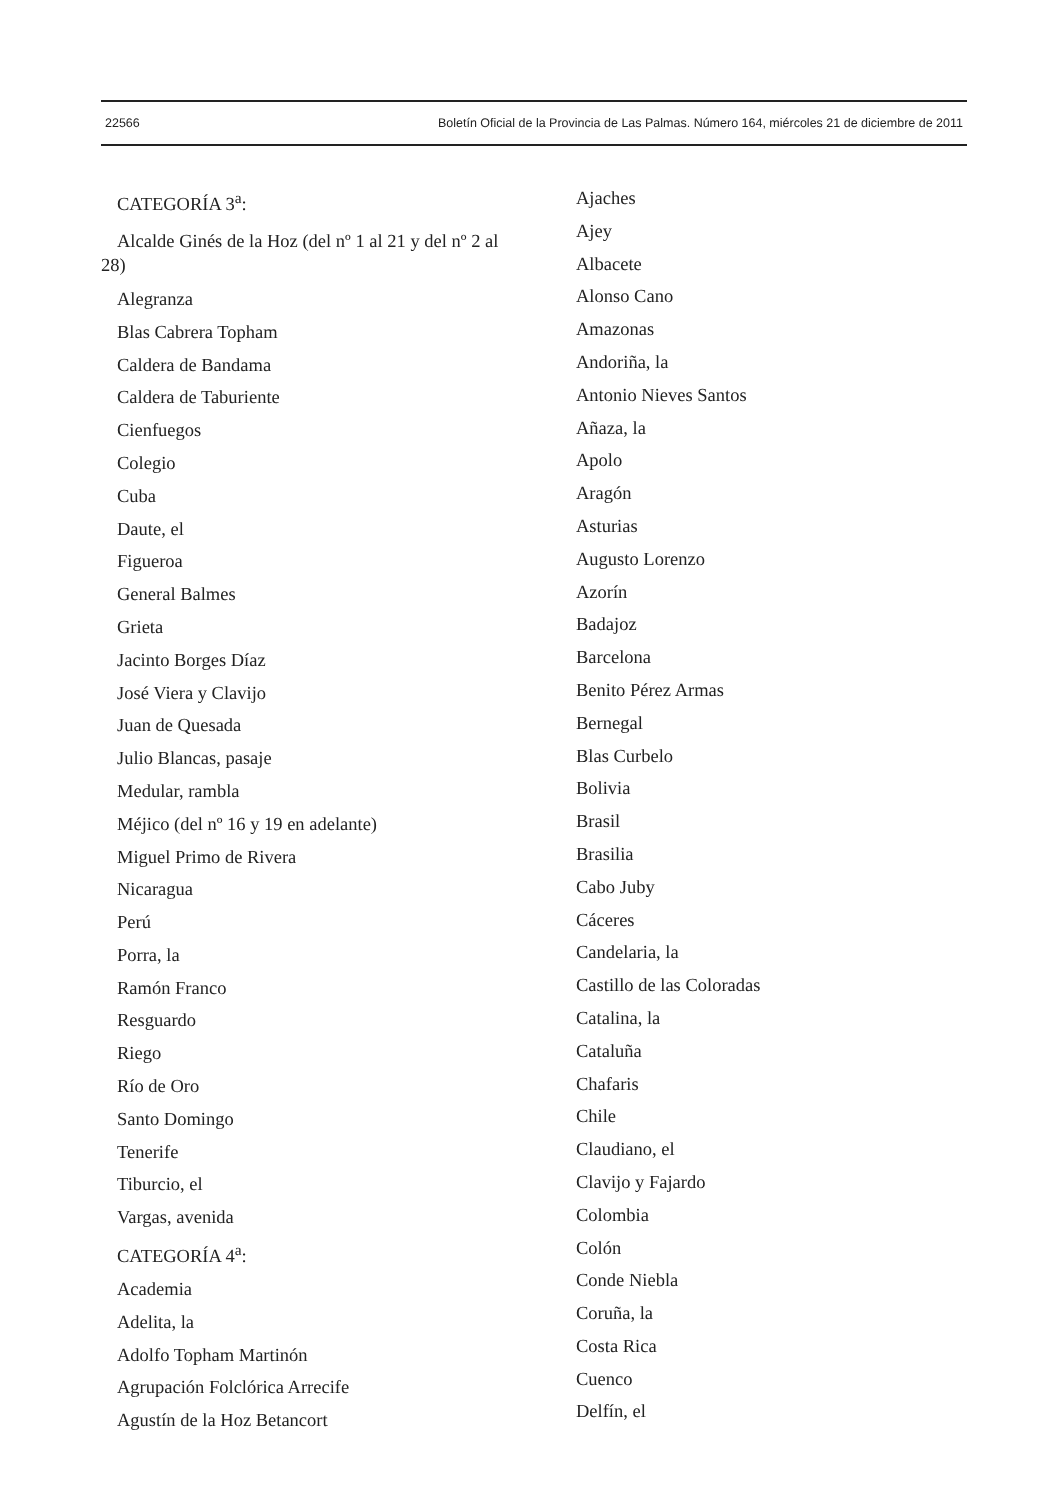22566 Boletín Oficial de la Provincia de Las Palmas. Número 164, miércoles 21 de diciembre de 2011
CATEGORÍA 3<sup>a</sup>:
Alcalde Ginés de la Hoz (del nº 1 al 21 y del nº 2 al 28)
Alegranza
Blas Cabrera Topham
Caldera de Bandama
Caldera de Taburiente
Cienfuegos
Colegio
Cuba
Daute, el
Figueroa
General Balmes
Grieta
Jacinto Borges Díaz
José Viera y Clavijo
Juan de Quesada
Julio Blancas, pasaje
Medular, rambla
Méjico (del nº 16 y 19 en adelante)
Miguel Primo de Rivera
Nicaragua
Perú
Porra, la
Ramón Franco
Resguardo
Riego
Río de Oro
Santo Domingo
Tenerife
Tiburcio, el
Vargas, avenida
CATEGORÍA 4<sup>a</sup>:
Academia
Adelita, la
Adolfo Topham Martinón
Agrupación Folclórica Arrecife
Agustín de la Hoz Betancort
Ajaches
Ajey
Albacete
Alonso Cano
Amazonas
Andoriña, la
Antonio Nieves Santos
Añaza, la
Apolo
Aragón
Asturias
Augusto Lorenzo
Azorín
Badajoz
Barcelona
Benito Pérez Armas
Bernegal
Blas Curbelo
Bolivia
Brasil
Brasilia
Cabo Juby
Cáceres
Candelaria, la
Castillo de las Coloradas
Catalina, la
Cataluña
Chafaris
Chile
Claudiano, el
Clavijo y Fajardo
Colombia
Colón
Conde Niebla
Coruña, la
Costa Rica
Cuenco
Delfín, el